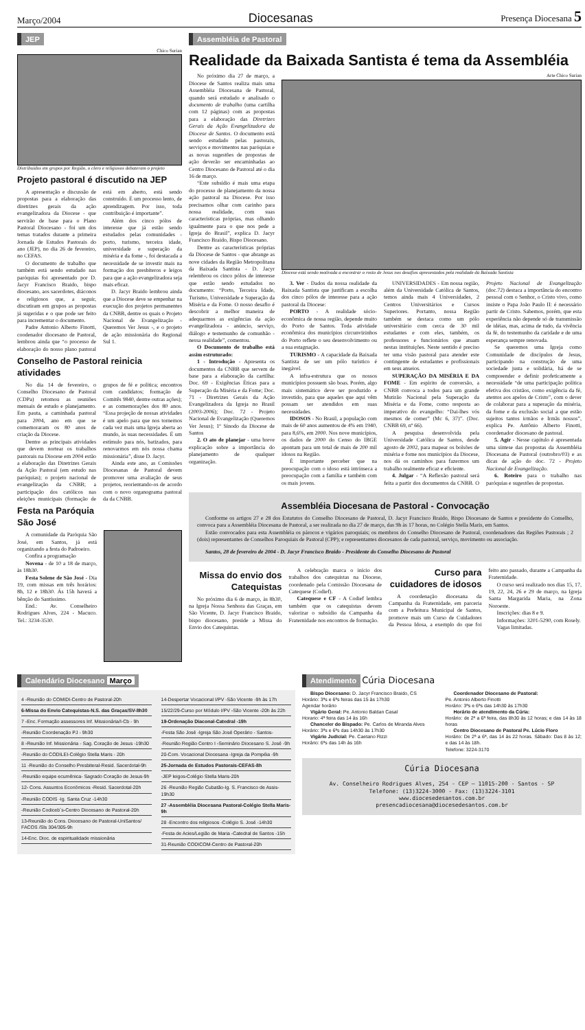Março/2004 Diocesanas Presença Diocesana 5
JEP
Chico Surian
Distribuídos em grupos por Região, o clero e religiosos debateram o projeto
Projeto pastoral é discutido na JEP
A apresentação e discussão de propostas para a elaboração das diretrizes gerais da ação evangelizadora da Diocese - que servirão de base para o Plano Pastoral Diocesano - foi um dos temas tratados durante a primeira Jornada de Estudos Pastorais do ano (JEP), no dia 26 de fevereiro, no CEFAS.
O documento de trabalho que também está sendo estudado nas paróquias foi apresentado por D. Jacyr Francisco Braido, bispo diocesano, aos sacerdotes, diáconos e religiosos que, a seguir, discutiram em grupos as propostas já sugeridas e o que pode ser feito para incrementar o documento.
Padre Antonio Alberto Finotti, coodenador diocesano de Pastoral, lembrou ainda que “o processo de elaboração do nosso plano pastoral está em aberto, está sendo construído. É um processo lento, de aprendizagem. Por isso, toda contribuição é importante”.
Além dos cinco pólos de interesse que já estão sendo estudados pelas comunidades - porto, turismo, terceira idade, universidade e superação da miséria e da fome -, foi destacada a necessidade de se investir mais na formação dos presbíteros e leigos para que a ação evangelizadora seja mais eficaz.
D. Jacyr Braido lembrou ainda que a Diocese deve se empenhar na execução dos projetos permanentes da CNBB, dentre os quais o Projeto Nacional de Evangelização - Queremos Ver Jesus -, e o projeto de ação missionária do Regional Sul 1.
Conselho de Pastoral reinicia atividades
No dia 14 de fevereiro, o Conselho Diocesano de Pastoral (CDPa) retomou as reuniões mensais de estudo e planejamento. Em pauta, a caminhada pastoral para 2004, ano em que se comemoraram os 80 anos de criação da Diocese.
Dentre as principais atividades que devem nortear os trabalhos pastorais na Diocese em 2004 estão a elaboração das Diretrizes Gerais da Ação Pastoral (em estudo nas paróquias); o projeto nacional de evangelização da CNBB; a participação dos católicos nas eleições municipais (formação de grupos de fé e política; encontros com candidatos; formação de Comitês 9840, dentre outras ações); e as comemorações dos 80 anos. “Essa projeção de nossas atividades é um apelo para que nos tornemos cada vez mais uma Igreja aberta ao mundo, às suas necessidades. É um estímulo para nós, batizados, para renovarmos em nós nossa chama missionária”, disse D. Jacyr.
Ainda este ano, as Comissões Diocesanas de Pastoral devem promover uma avaliação de seus projetos, reorientando-os de acordo com o novo organograma pastoral da da CNBB.
Festa na Paróquia São José
A comunidade da Paróquia São José, em Santos, já está organizando a festa do Padroeiro.
Confira a programação
Novena - de 10 a 18 de março, às 18h30.
Festa Solene de São José - Dia 19, com missas em três horários: 8h, 12 e 18h30. Ás 15h haverá a bênção do Santíssimo.
End.: Av. Conselheiro Rodrigues Alves, 224 - Macuco. Tel.: 3234-3530.
Assembléia de Pastoral
Realidade da Baixada Santista é tema da Assembléia
No próximo dia 27 de março, a Diocese de Santos realiza mais uma Assembléia Diocesana de Pastoral, quando será estudado e analisado o documento de trabalho (uma cartilha com 12 páginas) com as propostas para a elaboração das Diretrizes Gerais da Ação Evangelizadora da Diocese de Santos. O documento está sendo estudado pelas pastorais, serviços e movimentos nas paróquias e as novas sugestões de propostas de ação deverão ser encaminhadas ao Centro Diocesano de Pastoral até o dia 16 de março.
“Este subsídio é mais uma etapa do processo de planejamento da nossa ação pastoral na Diocese. Por isso precisamos olhar com carinho para nossa realidade, com suas características próprias, mas olhando igualmente para o que nos pede a Igreja do Brasil”, explica D. Jacyr Francisco Braido, Bispo Diocesano.
Dentre as características próprias da Diocese de Santos - que abrange as nove cidades da Região Metropolitana da Baixada Santista - D. Jacyr relembrou os cinco pólos de interesse que estão sendo estudados no documento: “Porto, Terceira Idade, Turismo, Universidade e Superação da Miséria e da Fome. O nosso desafio é descobrir a melhor maneira de adequarmos as exigências da ação evangelizadora - anúncio, serviço, diálogo e testemunho de comunhão - nessa realidade”, comentou.
O Documento de trabalho está assim estruturado:
1 - Introdução - Apresenta os documentos da CNBB que servem de base para a elaboração da cartilha: Doc. 69 - Exigências Éticas para a Superação da Miséria e da Fome; Doc. 71 - Diretrizes Gerais da Ação Evangelizadora da Igreja no Brasil (2003-2006); Doc. 72 - Projeto Nacional de Evangelização (Queremos Ver Jesus); 1º Sínodo da Diocese de Santos
2. O ato de planejar - uma breve explicação sobre a importância do planejamento de qualquer organização.
Arte Chico Surian
Diocese está sendo motivada a encontrar o rosto de Jesus nos desafios apresentados pela realidade da Baixada Santista
3. Ver - Dados da nossa realidade da Baixada Santista que justificam a escolha dos cinco pólos de interesse para a ação pastoral da Diocese:
PORTO - A realidade sócio-econômica de nossa região, depende muito do Porto de Santos. Toda atividade econômica dos municípios circunvizinhos do Porto reflete o seu desenvolvimento ou a sua estagnação.
TURISMO - A capacidade da Baixada Santista de ser um pólo turístico é inegável.
A infra-estrutura que os nossos municípios possuem são boas. Porém, algo mais sistemático deve ser produzido e investido, para que aqueles que aqui vêm possam ser atendidos em suas necessidades.
IDOSOS - No Brasil, a população com mais de 60 anos aumentou de 4% em 1940, para 8,6%, em 2000. Nos nove municípios, os dados de 2000 do Censo do IBGE apontam para um total de mais de 200 mil idosos na Região.
É importante perceber que na preocupação com o idoso está intrínseca a preocupação com a família e também com os mais jovens.
UNIVERSIDADES - Em nossa região, além da Universidade Católica de Santos, temos ainda mais 4 Universidades, 2 Centros Universitários e Cursos Superiores. Portanto, nossa Região também se destaca como um pólo universitário com cerca de 30 mil estudantes e com eles, também, os professores e funcionários que atuam nestas instituições. Neste sentido é preciso ter uma visão pastoral para atender este contingente de estudantes e profissionais em seus anseios.
SUPERAÇÃO DA MISÉRIA E DA FOME - Em espírito de conversão, a CNBB convoca a todos para um grande Mutirão Nacional pela Superação da Miséria e da Fome, como resposta ao imperativo do evangelho: “Dai-lhes vós mesmos de comer” (Mc 6, 37)”. (Doc. CNBB 69, nº 66).
A pesquisa desenvolvida pela Universidade Católica de Santos, desde agosto de 2002, para mapear os bolsões de miséria e fome nos municípios da Diocese, nos dá os caminhos para fazermos um trabalho realmente eficaz e eficiente.
4. Julgar - “A Reflexão pastoral será feita a partir dos documentos da CNBB. O Projeto Nacional de Evangelização (doc.72) destaca a importância do encontro pessoal com o Senhor, o Cristo vivo, como insiste o Papa João Paulo II: é necessário partir de Cristo. Sabemos, porém, que esta experiência não depende só de transmissão de idéias, mas, acima de tudo, da vivência da fé, do testemunho da caridade e de uma esperança sempre renovada.
Se queremos uma Igreja como Comunidade de discípulos de Jesus, participando na construção de uma sociedade justa e solidária, há de se compreender e definir profeticamente a necessidade “de uma participação política efetiva dos cristãos, como exigência da fé, atentos aos apelos de Cristo”, com o dever de colaborar para a superação da miséria, da fome e da exclusão social a que estão sujeitos tantos irmãos e Irmãs nossos”, explica Pe. Antônio Alberto Finotti, coordenador diocesano de pastoral.
5. Agir - Nesse capítulo é apresentada uma síntese das propostas da Assembléia Diocesana de Pastoral (outrobro/03) e as dicas de ação do doc. 72 - Projeto Nacional de Evangelização.
6. Roteiro para o trabalho nas paróquias e sugestões de propostas.
Assembléia Diocesana de Pastoral - Convocação
Conforme os artigos 27 e 28 dos Estatutos do Conselho Diocesano de Pastoral, D. Jacyr Francisco Braido, Bispo Diocesano de Santos e presidente do Conselho, convoca para a Assembléia Diocesana de Pastoral, a ser realizada no dia 27 de março, das 9h às 17 horas, no Colégio Stella Maris, em Santos.
Estão convocados para esta Assembléia os párocos e vigários paroquiais; os membros do Conselho Diocesano de Pastoral, coordenadores das Regiões Pastorais ; 2 (dois) representantes de Conselhos Paroquiais de Pastoral (CPP); e representantes diocesanos de cada pastoral, serviço, movimento ou associação.
Santos, 28 de fevereiro de 2004 - D. Jacyr Francisco Braido - Presidente do Conselho Diocesano de Pastoral
Missa do envio dos Catequistas
No próximo dia 6 de março, às 8h30, na Igreja Nossa Senhora das Graças, em São Vicente, D. Jacyr Francisco Braido, bispo diocesano, preside a Missa do Envio dos Catequistas.
A celebração marca o início dos trabalhos dos catequistas na Diocese, coordenado pela Comissão Diocesana de Catequese (Codief).
Catequese e CF - A Codief lembra também que os catequistas devem valorizar o subsídio da Campanha da Fraternidade nos encontros de formação.
Curso para cuidadores de idosos
A coordenação diocesana da Campanha da Fraternidade, em parceria com a Prefeitura Municipal de Santos, promove mais um Curso de Cuidadores da Pessoa Idosa, a exemplo do que foi feito ano passado, durante a Campanha da Fraternidade.
O curso será realizado nos dias 15, 17, 19, 22, 24, 26 e 29 de março, na Igreja Santa Margarida Maria, na Zona Noroeste.
Inscrições: dias 8 e 9.
Informações: 3201-5290, com Rosely.
Vagas limitadas.
Calendário Diocesano Março
4 -Reunião do COMIDI-Centro de Pastoral-20h
6-Missa do Envio Catequistas-N.S. das Graças/SV-8h30
7 -Enc. Formação assessores Inf. Missionária/I-Cb - 9h
-Reunião Coordenação PJ - 9h30
8 -Reunião Inf. Missionária - Sag. Coração de Jesus -19h30
-Reunião do CODILEI-Colégio Stella Maris - 20h
11 -Reunião do Conselho Presbiteral-Resid. Sacerdotal-9h
-Reunião equipe ecumênica- Sagrado Coração de Jesus-9h
12- Cons. Assuntos Econômicos -Resid. Sacerdotal-20h
-Reunião CODIS -Ig. Santa Cruz -14h30
-Reunião Codiceb´s-Centro Diocesano de Pastoral-20h
13-Reunião do Cons. Diocesano de Pastoral-UniSantos/ FACOS /Sls 304/305-9h
14-Enc. Dioc. de espiritualidade missionária
14-Despertar Vocacional I/PV -São Vicente -9h às 17h
15/22/29-Curso por Módulo I/PV -São Vicente -20h às 22h
19-Ordenação Diaconal-Catedral -19h
-Festa São José -Igreja São José Operário - Santos-
-Reunião Região Centro I -Seminário Diocesano S. José -9h
20-Com. Vocacional Diocesana -Igreja da Pompéia -9h
25-Jornada de Estudos Pastorais-CEFAS-8h
-JEP leigos-Colégio Stella Maris-20h
26 -Reunião Região Cubatão-Ig. S. Francisco de Assis-19h30
27 -Assembléia Diocesana Pastoral-Colégio Stella Maris-9h
28 -Encontro dos religiosos -Colégio S. José -14h30
-Festa de Acies/Legião de Maria -Catedral de Santos -15h
31-Reunião CODICOM-Centro de Pastoral-20h
Atendimento
Cúria Diocesana
Bispo Diocesano: D. Jacyr Francisco Braido, CS
Horário: 3ªs e 6ªs feiras das 15 às 17h30
Agendar horário
Vigário Geral: Pe. Antonio Baldan Casal
Horario: 4ª feira das 14 às 16h
Chanceler do Bispado: Pe. Carlos de Miranda Alves
Horário: 3ªs e 6ªs das 14h30 às 17h30
Vigário Judicial: Pe. Caetano Rizzi
Horário: 6ªs das 14h às 16h
Coordenador Diocesano de Pastoral:
Pe. Antonio Alberto Finotti
Horário: 3ªs e 6ªs das 14h30 às 17h30
Horário de atendimento da Cúria:
Horário: de 2ª a 6ª feira, das 8h30 às 12 horas; e das 14 às 18 horas
Centro Diocesano de Pastoral Pe. Lúcio Floro
Horário: De 2ª a 6ª, das 14 às 22 horas. Sábado: Das 8 às 12; e das 14 às 18h.
Telefone: 3224-3170
Cúria Diocesana
Av. Conselheiro Rodrigues Alves, 254 - CEP – 11015-200 - Santos - SP
Telefone: (13)3224-3000 - Fax: (13)3224-3101
www.diocesedesantos.com.br
presencadiocesana@diocesedesantos.com.br